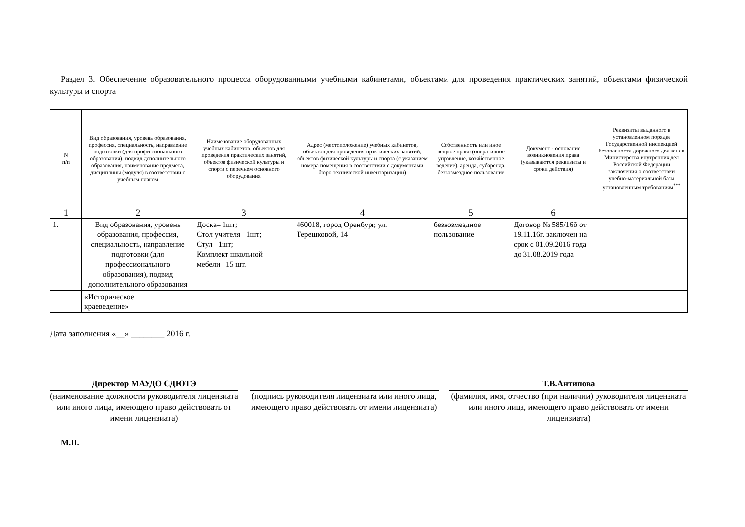Раздел 3. Обеспечение образовательного процесса оборудованными учебными кабинетами, объектами для проведения практических занятий, объектами физической культуры и спорта
| N п/п | Вид образования, уровень образования, профессия, специальность, направление подготовки (для профессионального образования), подвид дополнительного образования, наименование предмета, дисциплины (модуля) в соответствии с учебным планом | Наименование оборудованных учебных кабинетов, объектов для проведения практических занятий, объектов физической культуры и спорта с перечнем основного оборудования | Адрес (местоположение) учебных кабинетов, объектов для проведения практических занятий, объектов физической культуры и спорта (с указанием номера помещения в соответствии с документами бюро технической инвентаризации) | Собственность или иное вещное право (оперативное управление, хозяйственное ведение), аренда, субаренда, безвозмездное пользование | Документ - основание возникновения права (указываются реквизиты и сроки действия) | Реквизиты выданного в установленном порядке Государственной инспекцией безопасности дорожного движения Министерства внутренних дел Российской Федерации заключения о соответствии учебно-материальной базы установленным требованиям<sup>***</sup> |
| --- | --- | --- | --- | --- | --- | --- |
| 1 | 2 | 3 | 4 | 5 | 6 | |
| 1. | Вид образования, уровень образования, профессия, специальность, направление подготовки (для профессионального образования), подвид дополнительного образования | Доска– 1шт; Стол учителя– 1шт; Стул– 1шт; Комплект школьной мебели– 15 шт. | 460018, город Оренбург, ул. Терешковой, 14 | безвозмездное пользование | Договор № 585/16б от 19.11.16г. заключен на срок с 01.09.2016 года до 31.08.2019 года | |
| | «Историческое краеведение» | | | | | |
Дата заполнения «__» ________ 2016 г.
Директор МАУДО СДЮТЭ
(наименование должности руководителя лицензиата или иного лица, имеющего право действовать от имени лицензиата)
(подпись руководителя лицензиата или иного лица, имеющего право действовать от имени лицензиата)
Т.В.Антипова
(фамилия, имя, отчество (при наличии) руководителя лицензиата или иного лица, имеющего право действовать от имени лицензиата)
М.П.